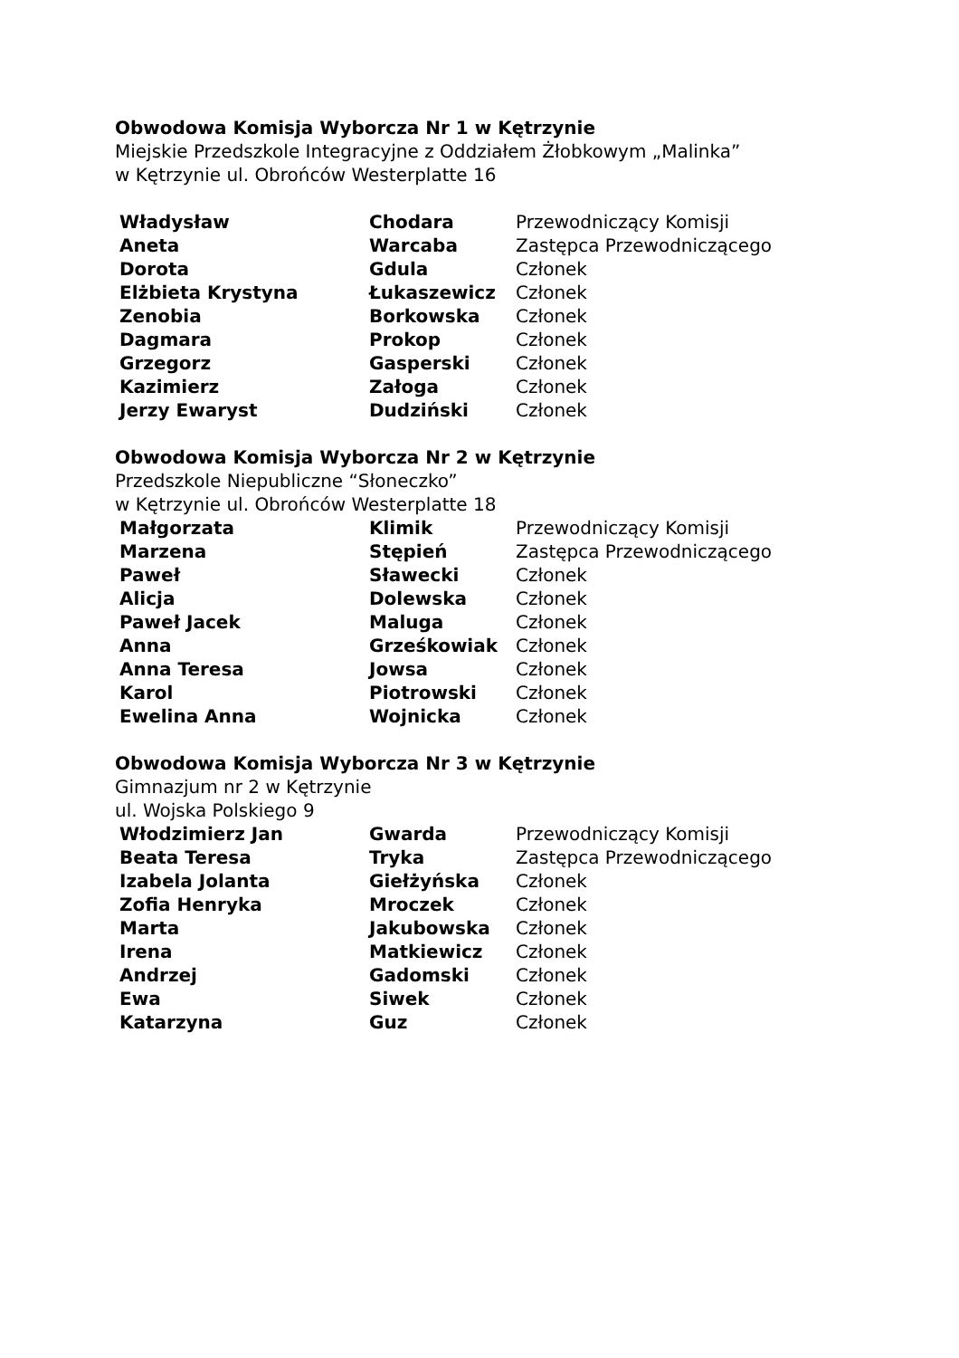Obwodowa Komisja Wyborcza Nr 1 w Kętrzynie
Miejskie Przedszkole Integracyjne z Oddziałem Żłobkowym „Malinka”
w Kętrzynie ul. Obrońców Westerplatte 16
| Władysław | Chodara | Przewodniczący Komisji |
| Aneta | Warcaba | Zastępca Przewodniczącego |
| Dorota | Gdula | Członek |
| Elżbieta Krystyna | Łukaszewicz | Członek |
| Zenobia | Borkowska | Członek |
| Dagmara | Prokop | Członek |
| Grzegorz | Gasperski | Członek |
| Kazimierz | Załoga | Członek |
| Jerzy Ewaryst | Dudziński | Członek |
Obwodowa Komisja Wyborcza Nr 2 w Kętrzynie
Przedszkole Niepubliczne “Słoneczko”
w Kętrzynie ul. Obrońców Westerplatte 18
| Małgorzata | Klimik | Przewodniczący Komisji |
| Marzena | Stępień | Zastępca Przewodniczącego |
| Paweł | Sławecki | Członek |
| Alicja | Dolewska | Członek |
| Paweł Jacek | Maluga | Członek |
| Anna | Grześkowiak | Członek |
| Anna Teresa | Jowsa | Członek |
| Karol | Piotrowski | Członek |
| Ewelina Anna | Wojnicka | Członek |
Obwodowa Komisja Wyborcza Nr 3 w Kętrzynie
Gimnazjum nr 2 w Kętrzynie
ul. Wojska Polskiego 9
| Włodzimierz Jan | Gwarda | Przewodniczący Komisji |
| Beata Teresa | Tryka | Zastępca Przewodniczącego |
| Izabela Jolanta | Giełżyńska | Członek |
| Zofia Henryka | Mroczek | Członek |
| Marta | Jakubowska | Członek |
| Irena | Matkiewicz | Członek |
| Andrzej | Gadomski | Członek |
| Ewa | Siwek | Członek |
| Katarzyna | Guz | Członek |